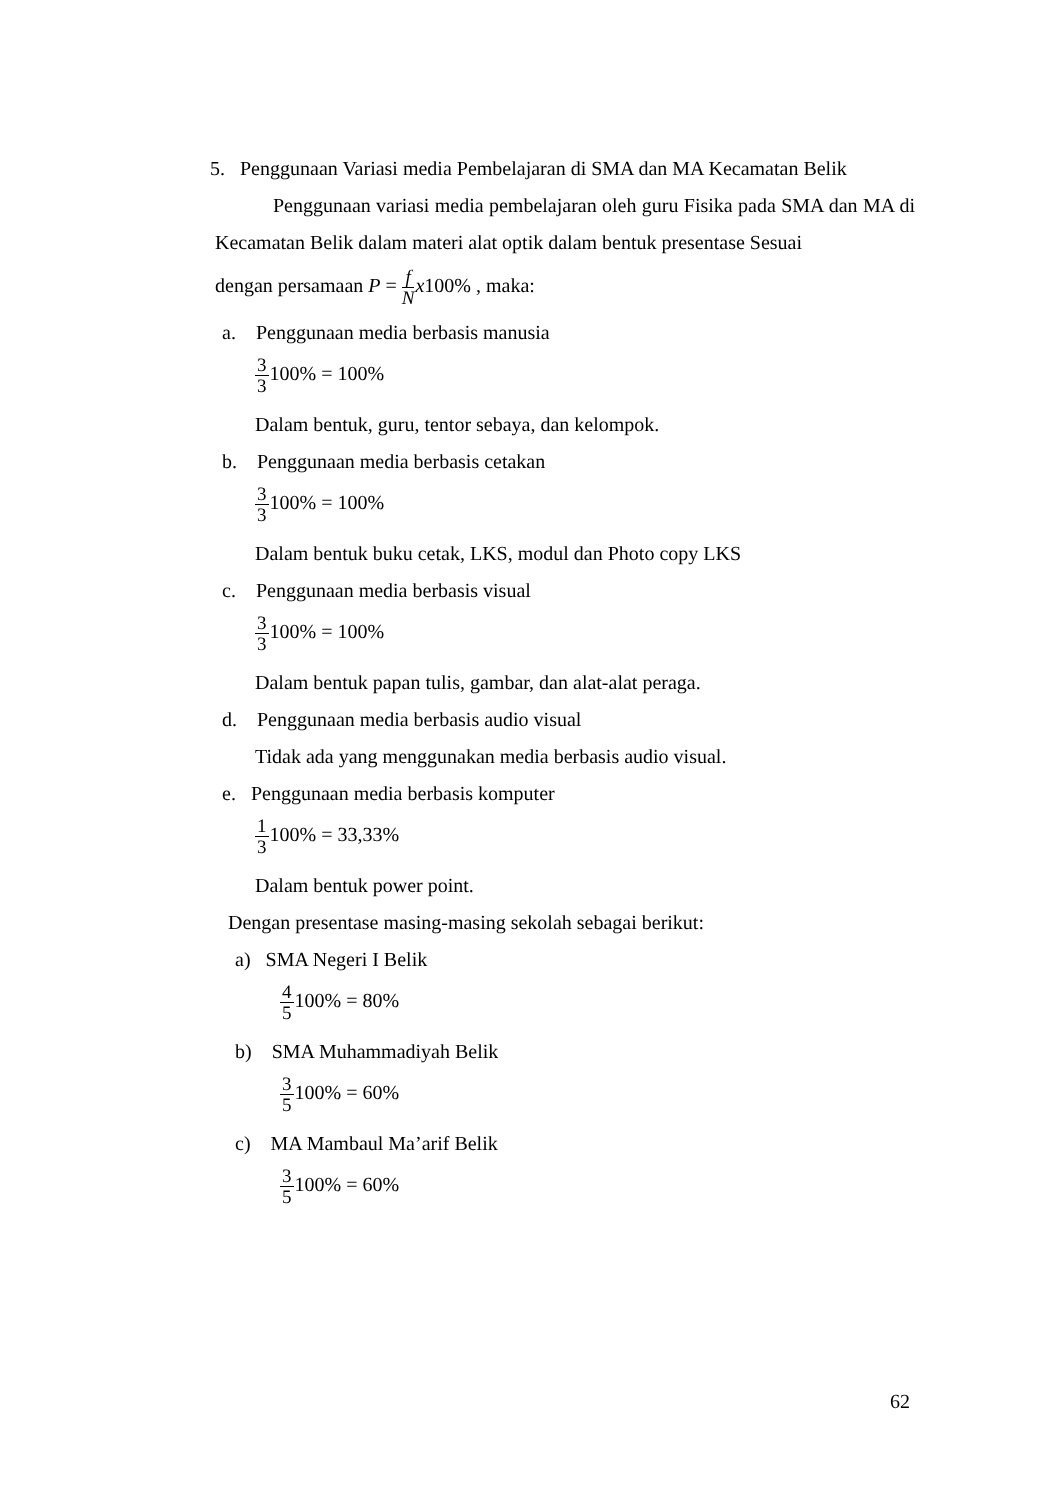5. Penggunaan Variasi media Pembelajaran di SMA dan MA Kecamatan Belik
Penggunaan variasi media pembelajaran oleh guru Fisika pada SMA dan MA di Kecamatan Belik dalam materi alat optik dalam bentuk presentase Sesuai
dengan persamaan P = f N x100% , maka:
a. Penggunaan media berbasis manusia
3 3100% = 100%
Dalam bentuk, guru, tentor sebaya, dan kelompok.
b. Penggunaan media berbasis cetakan
3 3100% = 100%
Dalam bentuk buku cetak, LKS, modul dan Photo copy LKS
c. Penggunaan media berbasis visual
3 3100% = 100%
Dalam bentuk papan tulis, gambar, dan alat-alat peraga.
d. Penggunaan media berbasis audio visual
Tidak ada yang menggunakan media berbasis audio visual.
e. Penggunaan media berbasis komputer
1 3100% = 33,33%
Dalam bentuk power point.
Dengan presentase masing-masing sekolah sebagai berikut:
a) SMA Negeri I Belik
4 5100% = 80%
b) SMA Muhammadiyah Belik
3 5100% = 60%
c) MA Mambaul Ma’arif Belik
3 5100% = 60%
62